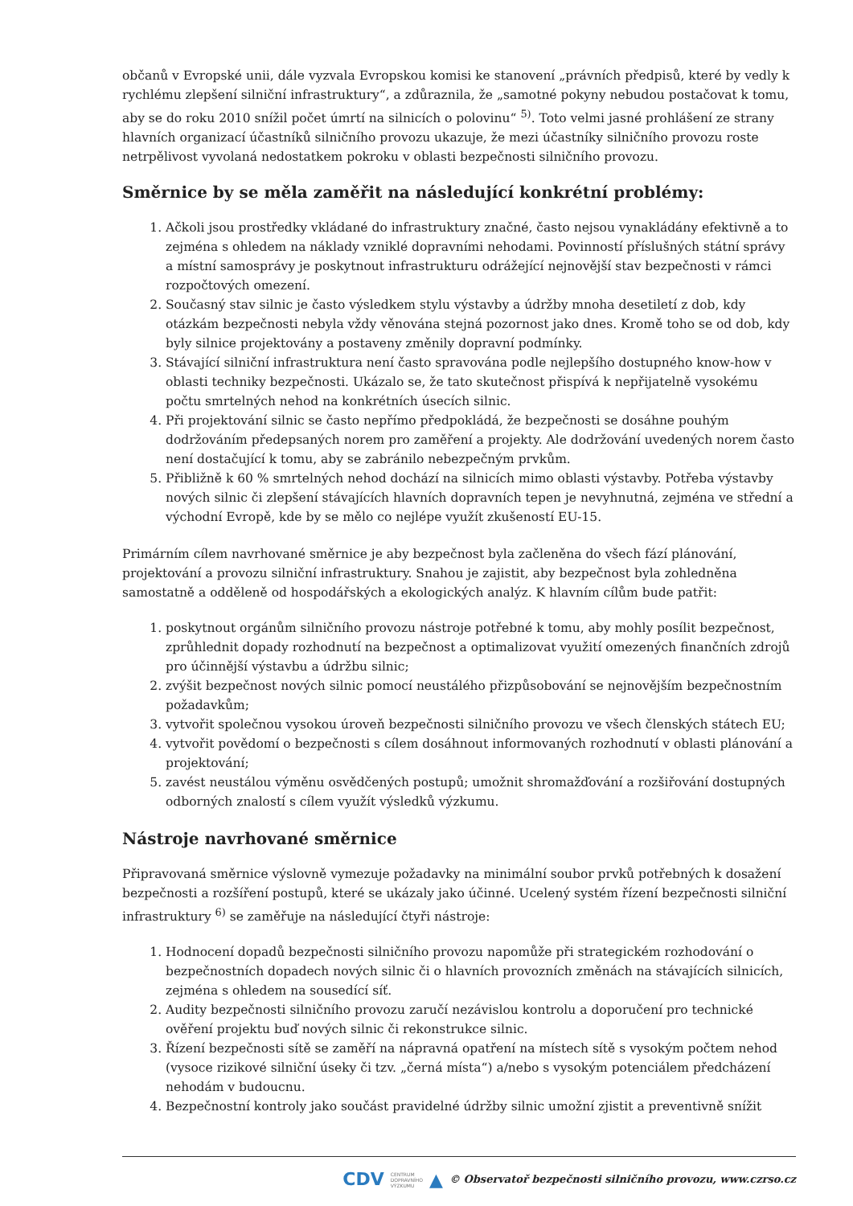občanů v Evropské unii, dále vyzvala Evropskou komisi ke stanovení „právních předpisů, které by vedly k rychlému zlepšení silniční infrastruktury“, a zdůraznila, že „samotné pokyny nebudou postačovat k tomu, aby se do roku 2010 snížil počet úmrtí na silnicích o polovinu“ <sup>5)</sup>. Toto velmi jasné prohlášení ze strany hlavních organizací účastníků silničního provozu ukazuje, že mezi účastníky silničního provozu roste netrpělivost vyvolaná nedostatkem pokroku v oblasti bezpečnosti silničního provozu.
Směrnice by se měla zaměřit na následující konkrétní problémy:
1. Ačkoli jsou prostředky vkládané do infrastruktury značné, často nejsou vynakládány efektivně a to zejména s ohledem na náklady vzniklé dopravními nehodami. Povinností příslušných státní správy a místní samosprávy je poskytnout infrastrukturu odrážející nejnovější stav bezpečnosti v rámci rozpočtových omezení.
2. Současný stav silnic je často výsledkem stylu výstavby a údržby mnoha desetiletí z dob, kdy otázkám bezpečnosti nebyla vždy věnována stejná pozornost jako dnes. Kromě toho se od dob, kdy byly silnice projektovány a postaveny změnily dopravní podmínky.
3. Stávající silniční infrastruktura není často spravována podle nejlepšího dostupného know-how v oblasti techniky bezpečnosti. Ukázalo se, že tato skutečnost přispívá k nepřijatelně vysokému počtu smrtelných nehod na konkrétních úsecích silnic.
4. Při projektování silnic se často nepřímo předpokládá, že bezpečnosti se dosáhne pouhým dodržováním předepsaných norem pro zaměření a projekty. Ale dodržování uvedených norem často není dostačující k tomu, aby se zabránilo nebezpečným prvkům.
5. Přibližně k 60 % smrtelných nehod dochází na silnicích mimo oblasti výstavby. Potřeba výstavby nových silnic či zlepšení stávajících hlavních dopravních tepen je nevyhnutná, zejména ve střední a východní Evropě, kde by se mělo co nejlépe využít zkušeností EU-15.
Primárním cílem navrhované směrnice je aby bezpečnost byla začleněna do všech fází plánování, projektování a provozu silniční infrastruktury. Snahou je zajistit, aby bezpečnost byla zohledněna samostatně a odděleně od hospodářských a ekologických analýz. K hlavním cílům bude patřit:
1. poskytnout orgánům silničního provozu nástroje potřebné k tomu, aby mohly posílit bezpečnost, zprůhlednit dopady rozhodnutí na bezpečnost a optimalizovat využití omezených finančních zdrojů pro účinnější výstavbu a údržbu silnic;
2. zvýšit bezpečnost nových silnic pomocí neustálého přizpůsobování se nejnovějším bezpečnostním požadavkům;
3. vytvořit společnou vysokou úroveň bezpečnosti silničního provozu ve všech členských státech EU;
4. vytvořit povědomí o bezpečnosti s cílem dosáhnout informovaných rozhodnutí v oblasti plánování a projektování;
5. zavést neustálou výměnu osvědčených postupů; umožnit shromažďování a rozšiřování dostupných odborných znalostí s cílem využít výsledků výzkumu.
Nástroje navrhované směrnice
Připravovaná směrnice výslovně vymezuje požadavky na minimální soubor prvků potřebných k dosažení bezpečnosti a rozšíření postupů, které se ukázaly jako účinné. Ucelený systém řízení bezpečnosti silniční infrastruktury <sup>6)</sup> se zaměřuje na následující čtyři nástroje:
1. Hodnocení dopadů bezpečnosti silničního provozu napomůže při strategickém rozhodování o bezpečnostních dopadech nových silnic či o hlavních provozních změnách na stávajících silnicích, zejména s ohledem na sousedící síť.
2. Audity bezpečnosti silničního provozu zaručí nezávislou kontrolu a doporučení pro technické ověření projektu buď nových silnic či rekonstrukce silnic.
3. Řízení bezpečnosti sítě se zaměří na nápravná opatření na místech sítě s vysokým počtem nehod (vysoce rizikové silniční úseky či tzv. „černá místa“) a/nebo s vysokým potenciálem předcházení nehodám v budoucnu.
4. Bezpečnostní kontroly jako součást pravidelné údržby silnic umožní zjistit a preventivně snížit
CDV CENTRUM
DOPRAVNÍHO
VÝZKUMU ▲ © Observatoř bezpečnosti silničního provozu, www.czrso.cz